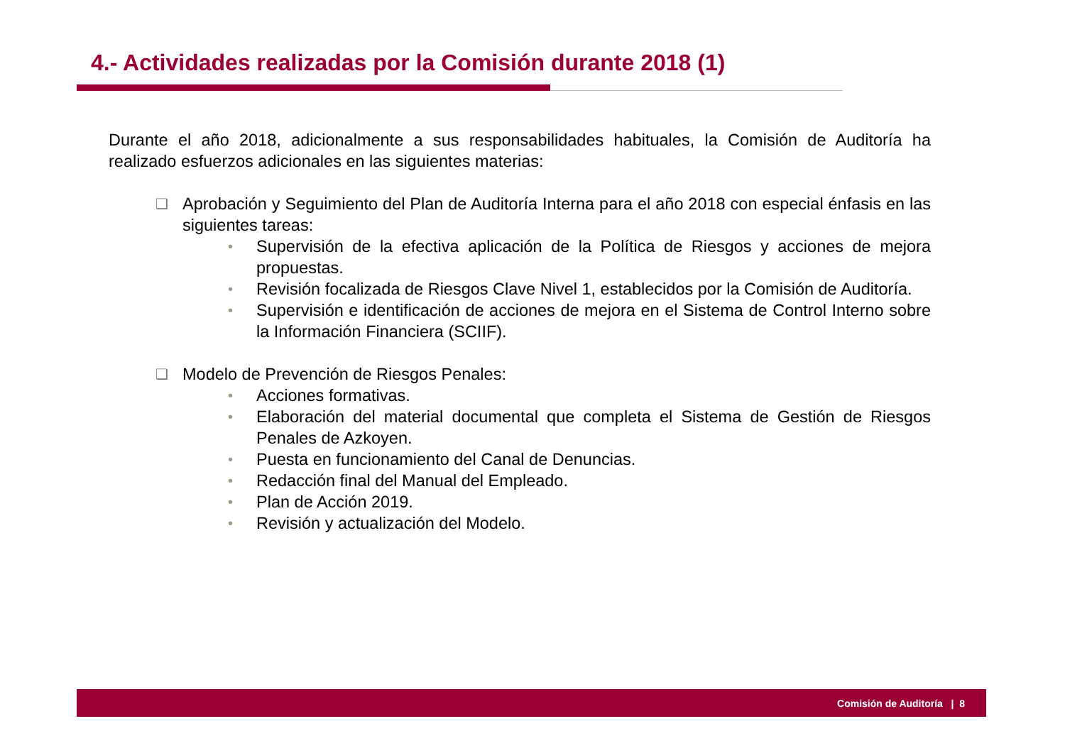4.- Actividades realizadas por la Comisión durante 2018 (1)
Durante el año 2018, adicionalmente a sus responsabilidades habituales, la Comisión de Auditoría ha realizado esfuerzos adicionales en las siguientes materias:
❑
Aprobación y Seguimiento del Plan de Auditoría Interna para el año 2018 con especial énfasis en las siguientes tareas:
•
Supervisión de la efectiva aplicación de la Política de Riesgos y acciones de mejora propuestas.
•
Revisión focalizada de Riesgos Clave Nivel 1, establecidos por la Comisión de Auditoría.
•
Supervisión e identificación de acciones de mejora en el Sistema de Control Interno sobre la Información Financiera (SCIIF).
❑
Modelo de Prevención de Riesgos Penales:
•
Acciones formativas.
•
Elaboración del material documental que completa el Sistema de Gestión de Riesgos Penales de Azkoyen.
•
Puesta en funcionamiento del Canal de Denuncias.
•
Redacción final del Manual del Empleado.
•
Plan de Acción 2019.
•
Revisión y actualización del Modelo.
Comisión de Auditoría | 8